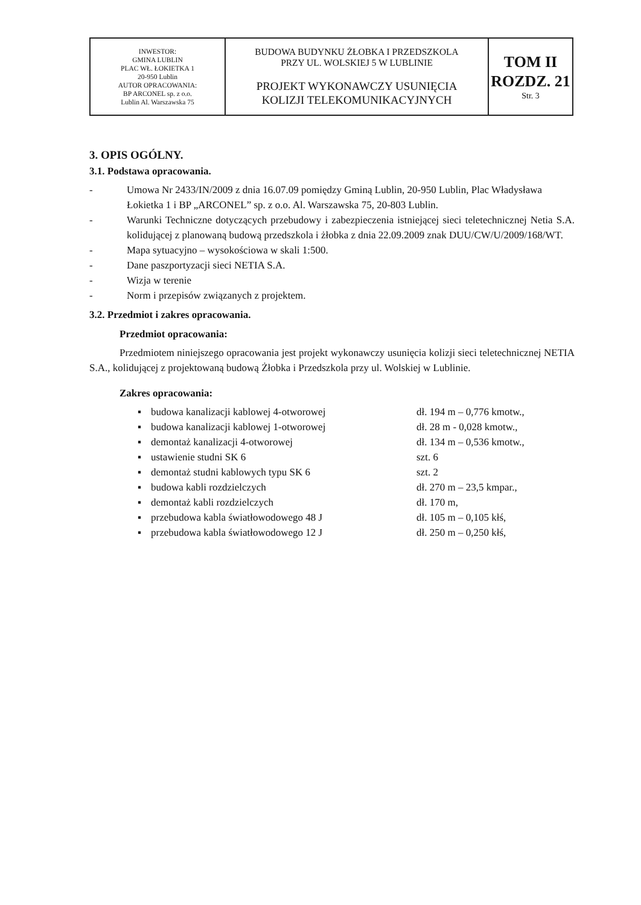| INWESTOR: GMINA LUBLIN PLAC WŁ. ŁOKIETKA 1 20-950 Lublin AUTOR OPRACOWANIA: BP ARCONEL sp. z o.o. Lublin Al. Warszawska 75 | BUDOWA BUDYNKU ŻŁOBKA I PRZEDSZKOLA PRZY UL. WOLSKIEJ 5 W LUBLINIE PROJEKT WYKONAWCZY USUNIĘCIA KOLIZJI TELEKOMUNIKACYJNYCH | TOM II ROZDZ. 21 Str. 3 |
3. OPIS OGÓLNY.
3.1. Podstawa opracowania.
- Umowa Nr 2433/IN/2009 z dnia 16.07.09 pomiędzy Gminą Lublin, 20-950 Lublin, Plac Władysława Łokietka 1 i BP „ARCONEL” sp. z o.o. Al. Warszawska 75, 20-803 Lublin.
- Warunki Techniczne dotyczących przebudowy i zabezpieczenia istniejącej sieci teletechnicznej Netia S.A. kolidującej z planowaną budową przedszkola i żłobka z dnia 22.09.2009 znak DUU/CW/U/2009/168/WT.
- Mapa sytuacyjno – wysokościowa w skali 1:500.
- Dane paszportyzacji sieci NETIA S.A.
- Wizja w terenie
- Norm i przepisów związanych z projektem.
3.2. Przedmiot i zakres opracowania.
Przedmiot opracowania:
Przedmiotem niniejszego opracowania jest projekt wykonawczy usunięcia kolizji sieci teletechnicznej NETIA S.A., kolidującej z projektowaną budową Żłobka i Przedszkola przy ul. Wolskiej w Lublinie.
Zakres opracowania:
| ▪ | budowa kanalizacji kablowej 4-otworowej | dł. 194 m – 0,776 kmotw., |
| ▪ | budowa kanalizacji kablowej 1-otworowej | dł. 28 m - 0,028 kmotw., |
| ▪ | demontaż kanalizacji 4-otworowej | dł. 134 m – 0,536 kmotw., |
| ▪ | ustawienie studni SK 6 | szt. 6 |
| ▪ | demontaż studni kablowych typu SK 6 | szt. 2 |
| ▪ | budowa kabli rozdzielczych | dł. 270 m – 23,5 kmpar., |
| ▪ | demontaż kabli rozdzielczych | dł. 170 m, |
| ▪ | przebudowa kabla światłowodowego 48 J | dł. 105 m – 0,105 kłś, |
| ▪ | przebudowa kabla światłowodowego 12 J | dł. 250 m – 0,250 kłś, |